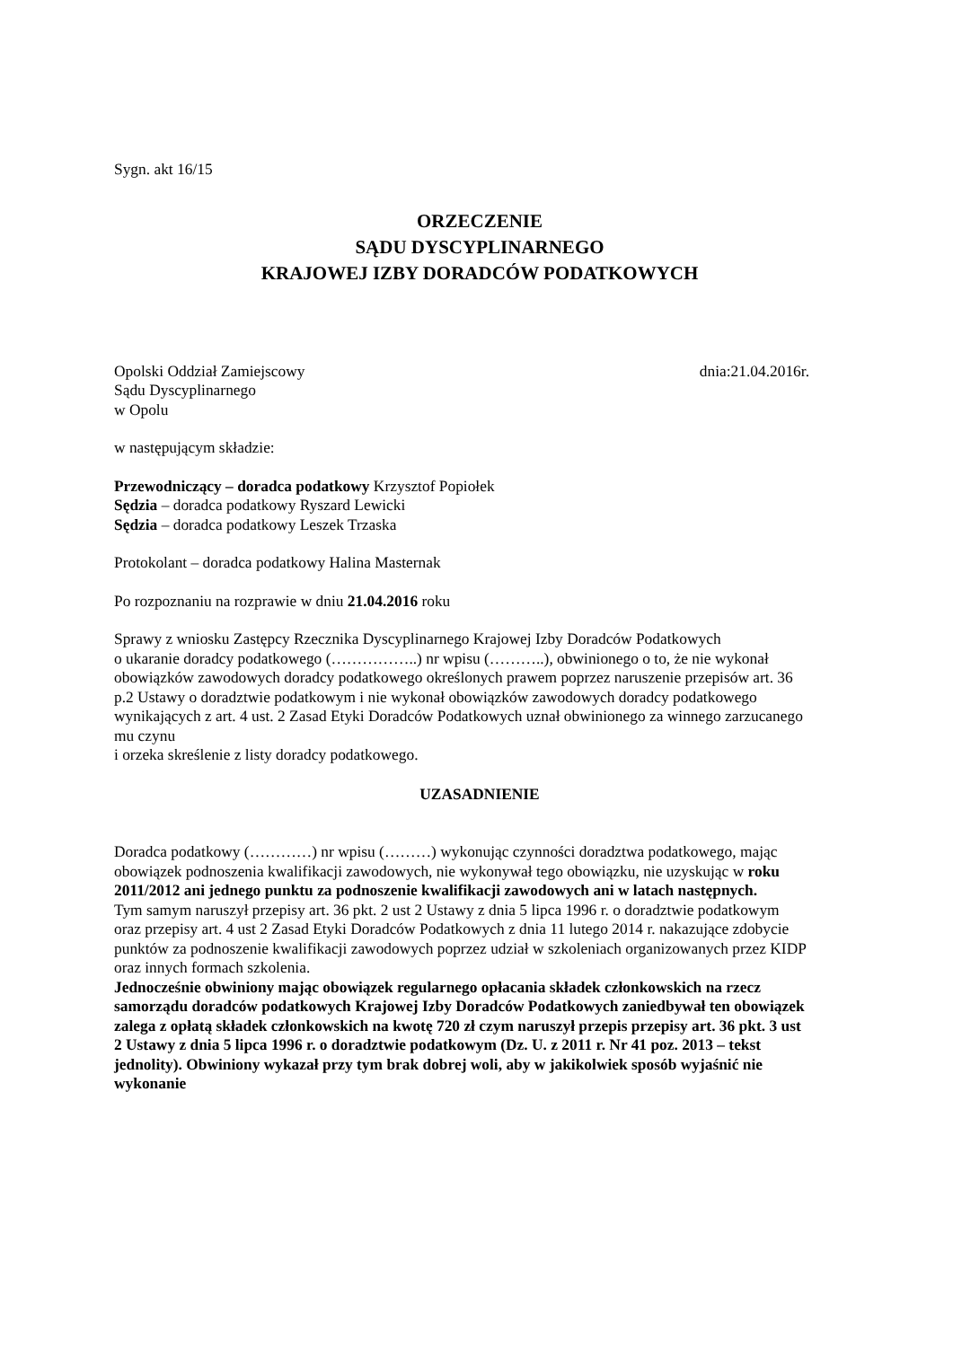Sygn. akt 16/15
ORZECZENIE
SĄDU DYSCYPLINARNEGO
KRAJOWEJ IZBY DORADCÓW PODATKOWYCH
Opolski Oddział Zamiejscowy dnia:21.04.2016r.
Sądu Dyscyplinarnego
w Opolu
w następującym składzie:
Przewodniczący – doradca podatkowy Krzysztof Popiołek
Sędzia – doradca podatkowy Ryszard Lewicki
Sędzia – doradca podatkowy Leszek Trzaska
Protokolant – doradca podatkowy Halina Masternak
Po rozpoznaniu na rozprawie w dniu 21.04.2016 roku
Sprawy z wniosku Zastępcy Rzecznika Dyscyplinarnego Krajowej Izby Doradców Podatkowych
o ukaranie doradcy podatkowego (……………..) nr wpisu (………..), obwinionego o to, że nie wykonał obowiązków zawodowych doradcy podatkowego określonych prawem poprzez naruszenie przepisów art. 36 p.2 Ustawy o doradztwie podatkowym i nie wykonał obowiązków zawodowych doradcy podatkowego wynikających z art. 4 ust. 2 Zasad Etyki Doradców Podatkowych uznał obwinionego za winnego zarzucanego mu czynu
i orzeka skreślenie z listy doradcy podatkowego.
UZASADNIENIE
Doradca podatkowy (…………) nr wpisu (………) wykonując czynności doradztwa podatkowego, mając obowiązek podnoszenia kwalifikacji zawodowych, nie wykonywał tego obowiązku, nie uzyskując w roku 2011/2012 ani jednego punktu za podnoszenie kwalifikacji zawodowych ani w latach następnych.
Tym samym naruszył przepisy art. 36 pkt. 2 ust 2 Ustawy z dnia 5 lipca 1996 r. o doradztwie podatkowym oraz przepisy art. 4 ust 2 Zasad Etyki Doradców Podatkowych z dnia 11 lutego 2014 r. nakazujące zdobycie punktów za podnoszenie kwalifikacji zawodowych poprzez udział w szkoleniach organizowanych przez KIDP oraz innych formach szkolenia.
Jednocześnie obwiniony mając obowiązek regularnego opłacania składek członkowskich na rzecz samorządu doradców podatkowych Krajowej Izby Doradców Podatkowych zaniedbywał ten obowiązek zalega z opłatą składek członkowskich na kwotę 720 zł czym naruszył przepis przepisy art. 36 pkt. 3 ust 2 Ustawy z dnia 5 lipca 1996 r. o doradztwie podatkowym (Dz. U. z 2011 r. Nr 41 poz. 2013 – tekst jednolity). Obwiniony wykazał przy tym brak dobrej woli, aby w jakikolwiek sposób wyjaśnić nie wykonanie